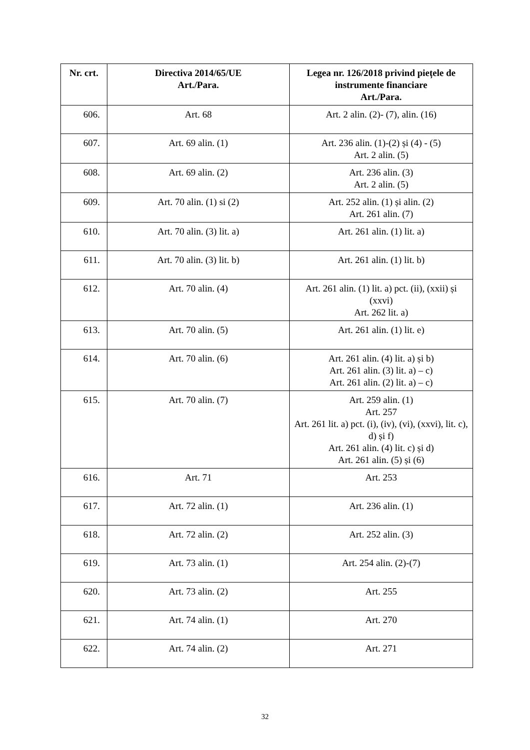| Nr. crt. | Directiva 2014/65/UE Art./Para. | Legea nr. 126/2018 privind piețele de instrumente financiare Art./Para. |
| --- | --- | --- |
| 606. | Art. 68 | Art. 2 alin. (2)- (7), alin. (16) |
| 607. | Art. 69 alin. (1) | Art. 236 alin. (1)-(2) și (4) - (5) Art. 2 alin. (5) |
| 608. | Art. 69 alin. (2) | Art. 236 alin. (3) Art. 2 alin. (5) |
| 609. | Art. 70 alin. (1) si (2) | Art. 252 alin. (1) și alin. (2) Art. 261 alin. (7) |
| 610. | Art. 70 alin. (3) lit. a) | Art. 261 alin. (1) lit. a) |
| 611. | Art. 70 alin. (3) lit. b) | Art. 261 alin. (1) lit. b) |
| 612. | Art. 70 alin. (4) | Art. 261 alin. (1) lit. a) pct. (ii), (xxii) și (xxvi) Art. 262 lit. a) |
| 613. | Art. 70 alin. (5) | Art. 261 alin. (1) lit. e) |
| 614. | Art. 70 alin. (6) | Art. 261 alin. (4) lit. a) și b) Art. 261 alin. (3) lit. a) – c) Art. 261 alin. (2) lit. a) – c) |
| 615. | Art. 70 alin. (7) | Art. 259 alin. (1) Art. 257 Art. 261 lit. a) pct. (i), (iv), (vi), (xxvi), lit. c), d) și f) Art. 261 alin. (4) lit. c) și d) Art. 261 alin. (5) și (6) |
| 616. | Art. 71 | Art. 253 |
| 617. | Art. 72 alin. (1) | Art. 236 alin. (1) |
| 618. | Art. 72 alin. (2) | Art. 252 alin. (3) |
| 619. | Art. 73 alin. (1) | Art. 254 alin. (2)-(7) |
| 620. | Art. 73 alin. (2) | Art. 255 |
| 621. | Art. 74 alin. (1) | Art. 270 |
| 622. | Art. 74 alin. (2) | Art. 271 |
32